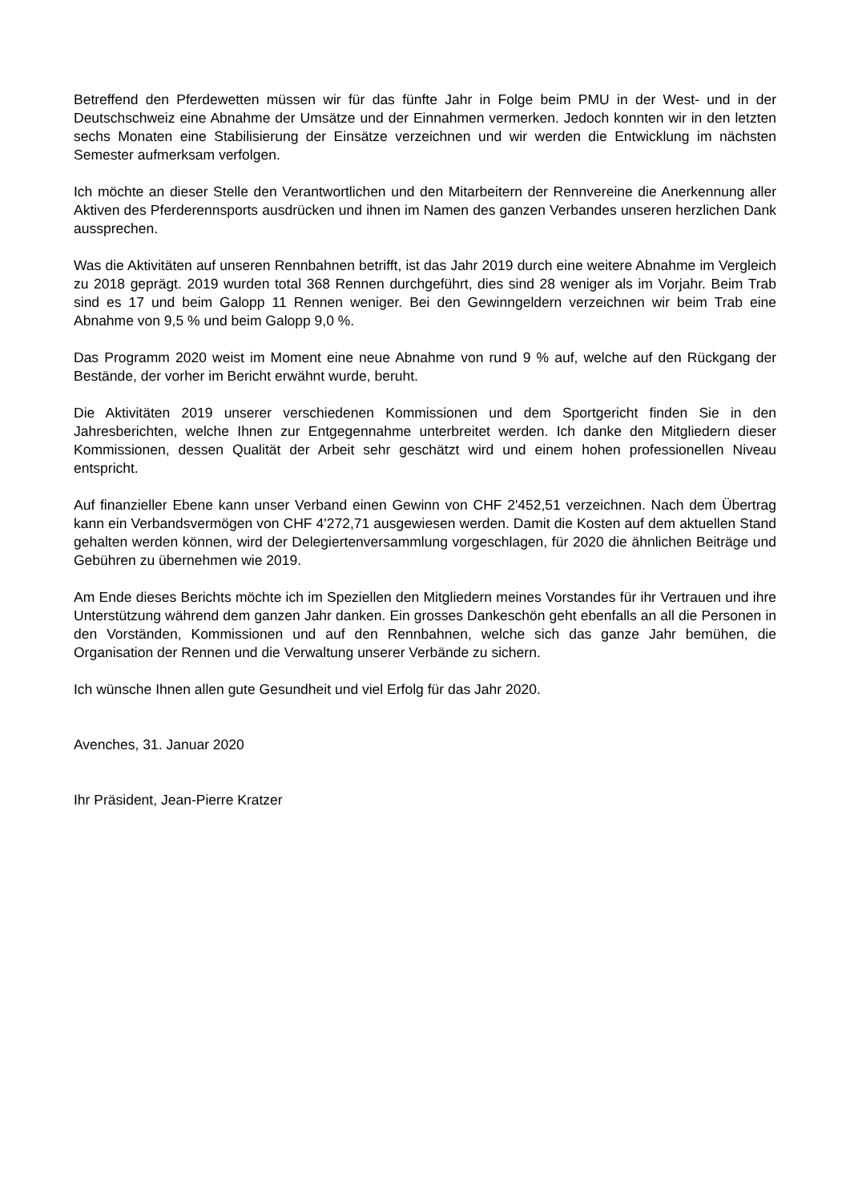Betreffend den Pferdewetten müssen wir für das fünfte Jahr in Folge beim PMU in der West- und in der Deutschschweiz eine Abnahme der Umsätze und der Einnahmen vermerken. Jedoch konnten wir in den letzten sechs Monaten eine Stabilisierung der Einsätze verzeichnen und wir werden die Entwicklung im nächsten Semester aufmerksam verfolgen.
Ich möchte an dieser Stelle den Verantwortlichen und den Mitarbeitern der Rennvereine die Anerkennung aller Aktiven des Pferderennsports ausdrücken und ihnen im Namen des ganzen Verbandes unseren herzlichen Dank aussprechen.
Was die Aktivitäten auf unseren Rennbahnen betrifft, ist das Jahr 2019 durch eine weitere Abnahme im Vergleich zu 2018 geprägt. 2019 wurden total 368 Rennen durchgeführt, dies sind 28 weniger als im Vorjahr. Beim Trab sind es 17 und beim Galopp 11 Rennen weniger. Bei den Gewinngeldern verzeichnen wir beim Trab eine Abnahme von 9,5 % und beim Galopp 9,0 %.
Das Programm 2020 weist im Moment eine neue Abnahme von rund 9 % auf, welche auf den Rückgang der Bestände, der vorher im Bericht erwähnt wurde, beruht.
Die Aktivitäten 2019 unserer verschiedenen Kommissionen und dem Sportgericht finden Sie in den Jahresberichten, welche Ihnen zur Entgegennahme unterbreitet werden. Ich danke den Mitgliedern dieser Kommissionen, dessen Qualität der Arbeit sehr geschätzt wird und einem hohen professionellen Niveau entspricht.
Auf finanzieller Ebene kann unser Verband einen Gewinn von CHF 2'452,51 verzeichnen. Nach dem Übertrag kann ein Verbandsvermögen von CHF 4'272,71 ausgewiesen werden. Damit die Kosten auf dem aktuellen Stand gehalten werden können, wird der Delegiertenversammlung vorgeschlagen, für 2020 die ähnlichen Beiträge und Gebühren zu übernehmen wie 2019.
Am Ende dieses Berichts möchte ich im Speziellen den Mitgliedern meines Vorstandes für ihr Vertrauen und ihre Unterstützung während dem ganzen Jahr danken. Ein grosses Dankeschön geht ebenfalls an all die Personen in den Vorständen, Kommissionen und auf den Rennbahnen, welche sich das ganze Jahr bemühen, die Organisation der Rennen und die Verwaltung unserer Verbände zu sichern.
Ich wünsche Ihnen allen gute Gesundheit und viel Erfolg für das Jahr 2020.
Avenches, 31. Januar 2020
Ihr Präsident, Jean-Pierre Kratzer